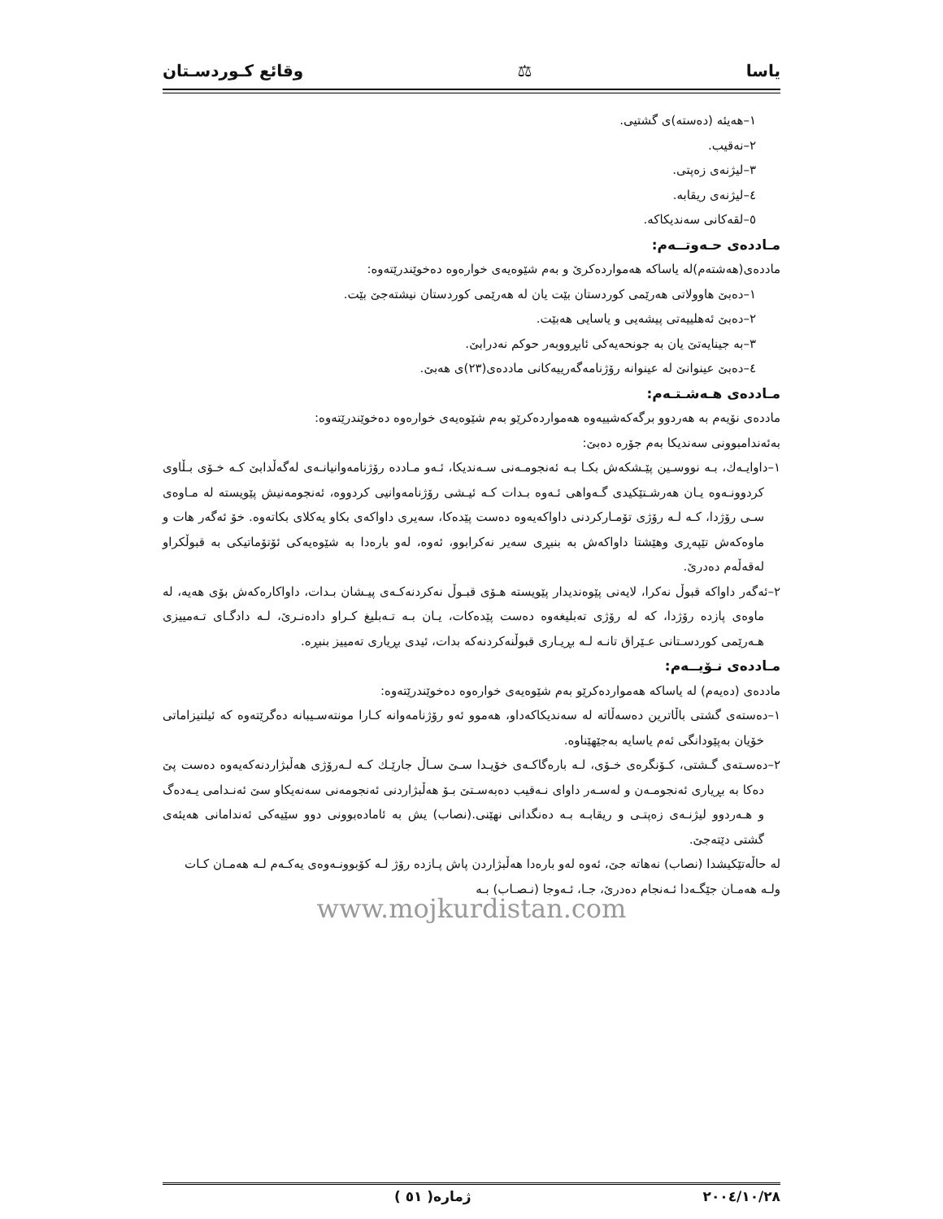یاسا ⚖ وقائع كـوردسـتان
١–هەیئە (دەستە)ی گشتیی.
٢–نەقیب.
٣–لیژنەی زەپتی.
٤–لیژنەی ریقابە.
٥–لقەكانی سەندیكاكە.
مـاددەی حـەوتــەم:
ماددەی(هەشتەم)لە یاساكە هەمواردەكرێ و بەم شێوەیەی خوارەوە دەخوێندرێتەوە:
١–دەبێ هاوولاتی هەرێمی كوردستان بێت یان لە هەرێمی كوردستان نیشتەجێ بێت.
٢–دەبێ ئەهلییەتی پیشەیی و یاسایی هەبێت.
٣–بە جینایەتێ یان بە جونحەیەكی ئابڕووبەر حوكم نەدرابێ.
٤–دەبێ عینوانێ لە عینوانە رۆژنامەگەرییەكانی ماددەی(٢٣)ی هەبێ.
مـاددەی هـەشـتـەم:
ماددەی نۆیەم بە هەردوو برگەكەشییەوە هەمواردەكرێو بەم شێوەیەی خوارەوە دەخوێندرێتەوە:
بەئەندامبوونی سەندیكا بەم جۆرە دەبێ:
١–داوایـەك، بـە نووسـین پێـشكەش بكـا بـە ئەنجومـەنی سـەندیكا، ئـەو مـاددە رۆژنامەوانیانـەی لەگەڵدابێ كـە خـۆی بـڵاوی كردوونـەوە یـان هەرشـتێكیدی گـەواهی ئـەوە بـدات كـە ئیـشی رۆژنامەوانیی كردووە، ئەنجومەنیش پێویستە لە مـاوەی سـی رۆژدا، كـە لـە رۆژی تۆمـاركردنی داواكەیەوە دەست پێدەكا، سەیری داواكەی بكاو یەكلای بكاتەوە. خۆ ئەگەر هات و ماوەكەش تێپەڕی وهێشتا داواكەش بە بنبڕی سەیر نەكرابوو، ئەوە، لەو بارەدا بە شێوەیەكی ئۆتۆماتیكی بە قبوڵكراو لەقەڵەم دەدرێ.
٢–ئەگەر داواكە قبوڵ نەكرا، لایەنی پێوەندیدار پێویستە هـۆی قبـوڵ نەكردنەكـەی پیـشان بـدات، داواكارەكەش بۆی هەیە، لە ماوەی پازدە رۆژدا، كە لە رۆژی تەبلیغەوە دەست پێدەكات، یـان بـە تـەبلیغ كـراو دادەنـرێ، لـە دادگـای تـەمییزی هـەرێمی كوردسـتانی عـێراق تانـە لـە بڕیـاری قبوڵنەكردنەكە بدات، ئیدی بڕیاری تەمییز بنبڕە.
مـاددەی نـۆیــەم:
ماددەی (دەیەم) لە یاساكە هەمواردەكرێو بەم شێوەیەی خوارەوە دەخوێندرێتەوە:
١–دەستەی گشتی باڵاترین دەسەڵاتە لە سەندیكاكەداو، هەموو ئەو رۆژنامەوانە كـارا مونتەسـیبانە دەگرێتەوە كە ئیلتیزاماتی خۆیان بەپێودانگی ئەم یاسایە بەجێهێناوە.
٢–دەسـتەی گـشتی، كـۆنگرەی خـۆی، لـە بارەگاكـەی خۆیـدا سـێ سـاڵ جارێـك كـە لـەرۆژی هەڵبژاردنەكەیەوە دەست پێ دەكا بە بڕیاری ئەنجومـەن و لەسـەر داوای نـەقیب دەبەسـتێ بـۆ هەڵبژاردنی ئەنجومەنی سەنەیكاو سێ ئەنـدامی یـەدەگ و هـەردوو لیژنـەی زەپتـی و ریقابـە بـە دەنگدانی نهێنی.(نصاب) یش بە ئامادەبوونی دوو سێیەكی ئەندامانی هەیئەی گشتی دێتەجێ.
لە حاڵەتێكیشدا (نصاب) نەهاتە جێ، ئەوە لەو بارەدا هەڵبژاردن پاش پـازدە رۆژ لـە كۆبوونـەوەی یەكـەم لـە هەمـان كـات ولـە هەمـان جێگـەدا ئـەنجام دەدرێ، جـا، ئـەوجا (نـصـاب) بـە
www.mojkurdistan.com
٢٠٠٤/١٠/٢٨ ژمارە( ٥١ )